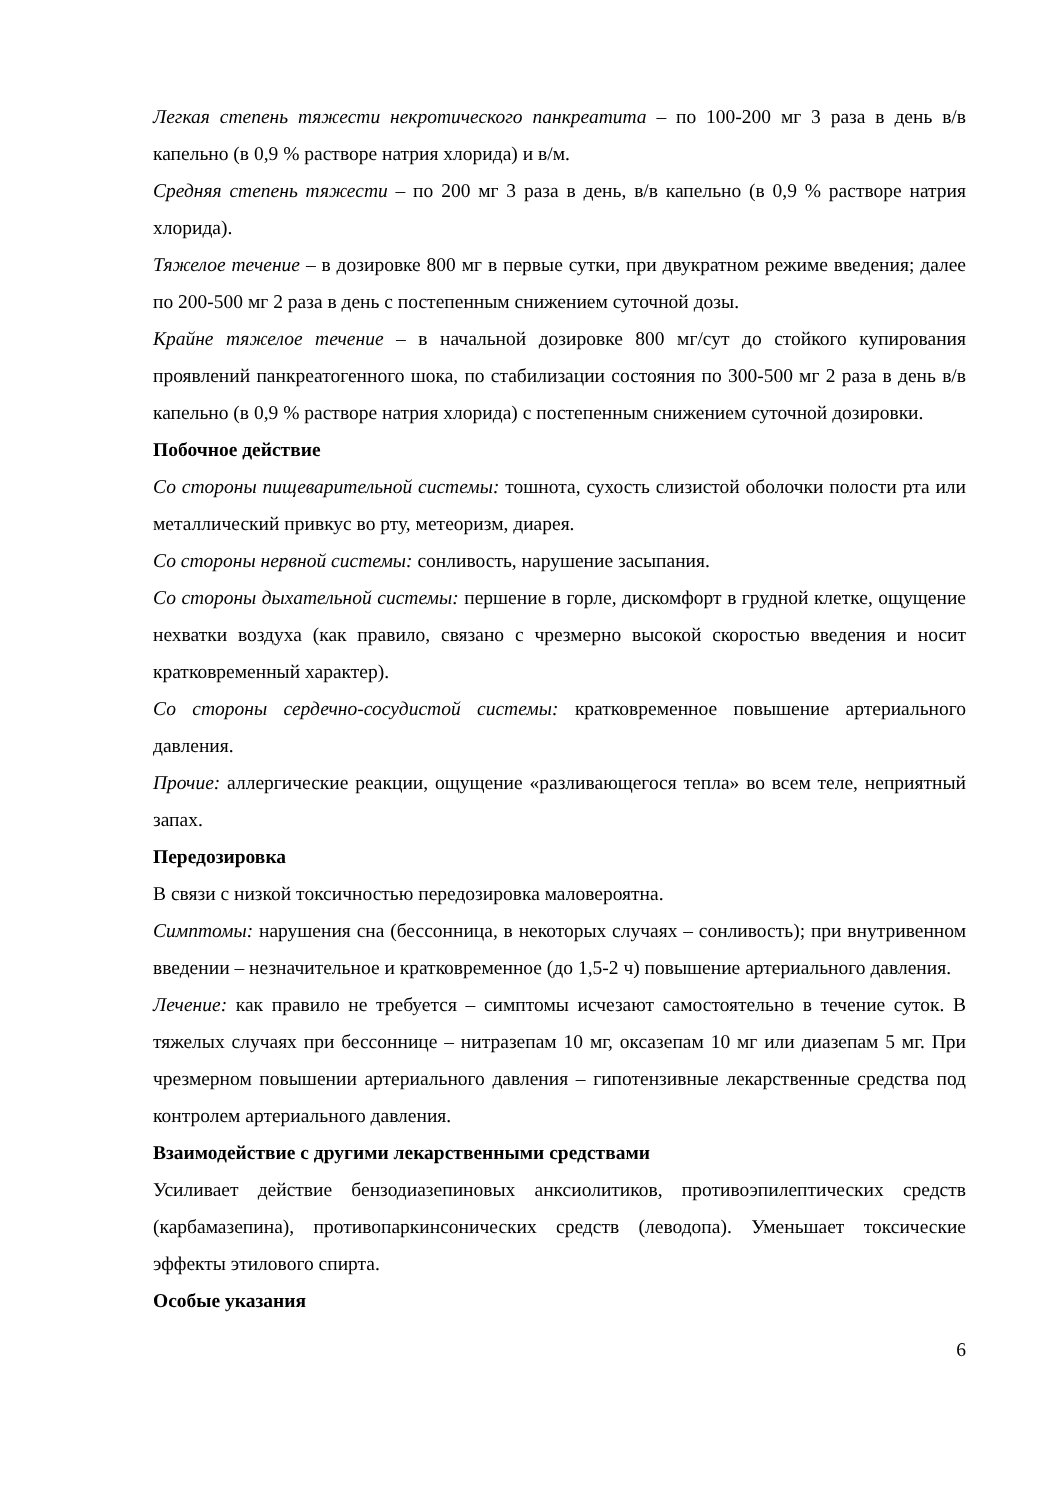Легкая степень тяжести некротического панкреатита – по 100-200 мг 3 раза в день в/в капельно (в 0,9 % растворе натрия хлорида) и в/м.
Средняя степень тяжести – по 200 мг 3 раза в день, в/в капельно (в 0,9 % растворе натрия хлорида).
Тяжелое течение – в дозировке 800 мг в первые сутки, при двукратном режиме введения; далее по 200-500 мг 2 раза в день с постепенным снижением суточной дозы.
Крайне тяжелое течение – в начальной дозировке 800 мг/сут до стойкого купирования проявлений панкреатогенного шока, по стабилизации состояния по 300-500 мг 2 раза в день в/в капельно (в 0,9 % растворе натрия хлорида) с постепенным снижением суточной дозировки.
Побочное действие
Со стороны пищеварительной системы: тошнота, сухость слизистой оболочки полости рта или металлический привкус во рту, метеоризм, диарея.
Со стороны нервной системы: сонливость, нарушение засыпания.
Со стороны дыхательной системы: першение в горле, дискомфорт в грудной клетке, ощущение нехватки воздуха (как правило, связано с чрезмерно высокой скоростью введения и носит кратковременный характер).
Со стороны сердечно-сосудистой системы: кратковременное повышение артериального давления.
Прочие: аллергические реакции, ощущение «разливающегося тепла» во всем теле, неприятный запах.
Передозировка
В связи с низкой токсичностью передозировка маловероятна.
Симптомы: нарушения сна (бессонница, в некоторых случаях – сонливость); при внутривенном введении – незначительное и кратковременное (до 1,5-2 ч) повышение артериального давления.
Лечение: как правило не требуется – симптомы исчезают самостоятельно в течение суток. В тяжелых случаях при бессоннице – нитразепам 10 мг, оксазепам 10 мг или диазепам 5 мг. При чрезмерном повышении артериального давления – гипотензивные лекарственные средства под контролем артериального давления.
Взаимодействие с другими лекарственными средствами
Усиливает действие бензодиазепиновых анксиолитиков, противоэпилептических средств (карбамазепина), противопаркинсонических средств (леводопа). Уменьшает токсические эффекты этилового спирта.
Особые указания
6